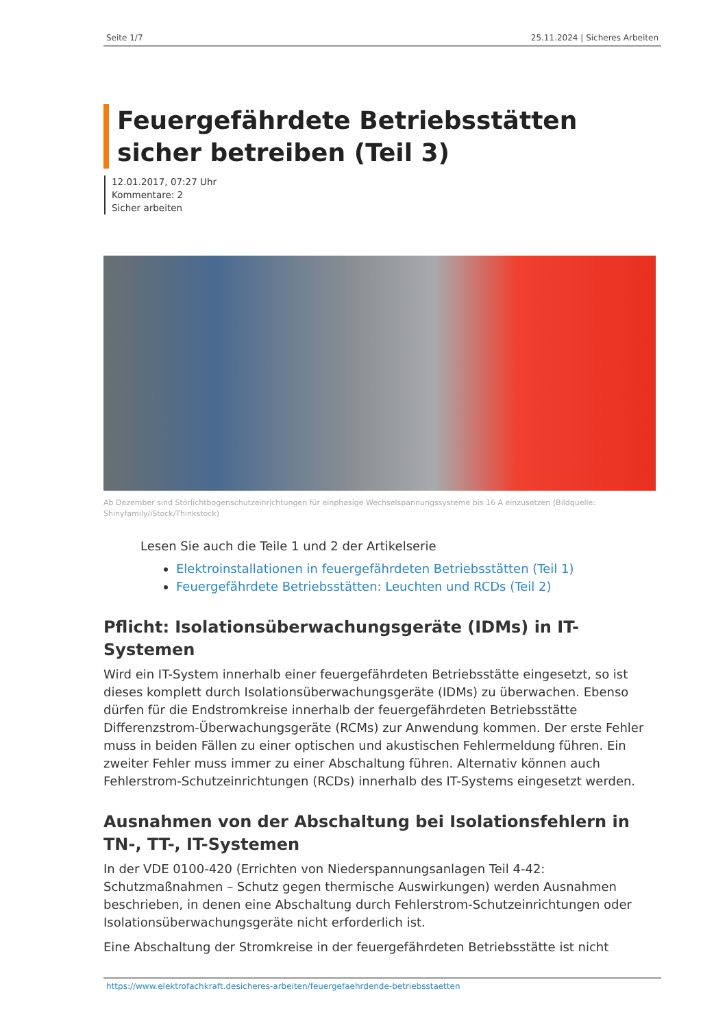Seite 1/7 25.11.2024 | Sicheres Arbeiten
Feuergefährdete Betriebsstätten sicher betreiben (Teil 3)
12.01.2017, 07:27 Uhr
Kommentare: 2
Sicher arbeiten
Ab Dezember sind Störlichtbogenschutzeinrichtungen für einphasige Wechselspannungssysteme bis 16 A einzusetzen (Bildquelle: Shinyfamily/iStock/Thinkstock)
Lesen Sie auch die Teile 1 und 2 der Artikelserie
Elektroinstallationen in feuergefährdeten Betriebsstätten (Teil 1)
Feuergefährdete Betriebsstätten: Leuchten und RCDs (Teil 2)
Pflicht: Isolationsüberwachungsgeräte (IDMs) in IT-Systemen
Wird ein IT-System innerhalb einer feuergefährdeten Betriebsstätte eingesetzt, so ist dieses komplett durch Isolationsüberwachungsgeräte (IDMs) zu überwachen. Ebenso dürfen für die Endstromkreise innerhalb der feuergefährdeten Betriebsstätte Differenzstrom-Überwachungsgeräte (RCMs) zur Anwendung kommen. Der erste Fehler muss in beiden Fällen zu einer optischen und akustischen Fehlermeldung führen. Ein zweiter Fehler muss immer zu einer Abschaltung führen. Alternativ können auch Fehlerstrom-Schutzeinrichtungen (RCDs) innerhalb des IT-Systems eingesetzt werden.
Ausnahmen von der Abschaltung bei Isolationsfehlern in TN-, TT-, IT-Systemen
In der VDE 0100-420 (Errichten von Niederspannungsanlagen Teil 4-42: Schutzmaßnahmen – Schutz gegen thermische Auswirkungen) werden Ausnahmen beschrieben, in denen eine Abschaltung durch Fehlerstrom-Schutzeinrichtungen oder Isolationsüberwachungsgeräte nicht erforderlich ist.
Eine Abschaltung der Stromkreise in der feuergefährdeten Betriebsstätte ist nicht
https://www.elektrofachkraft.desicheres-arbeiten/feuergefaehrdende-betriebsstaetten